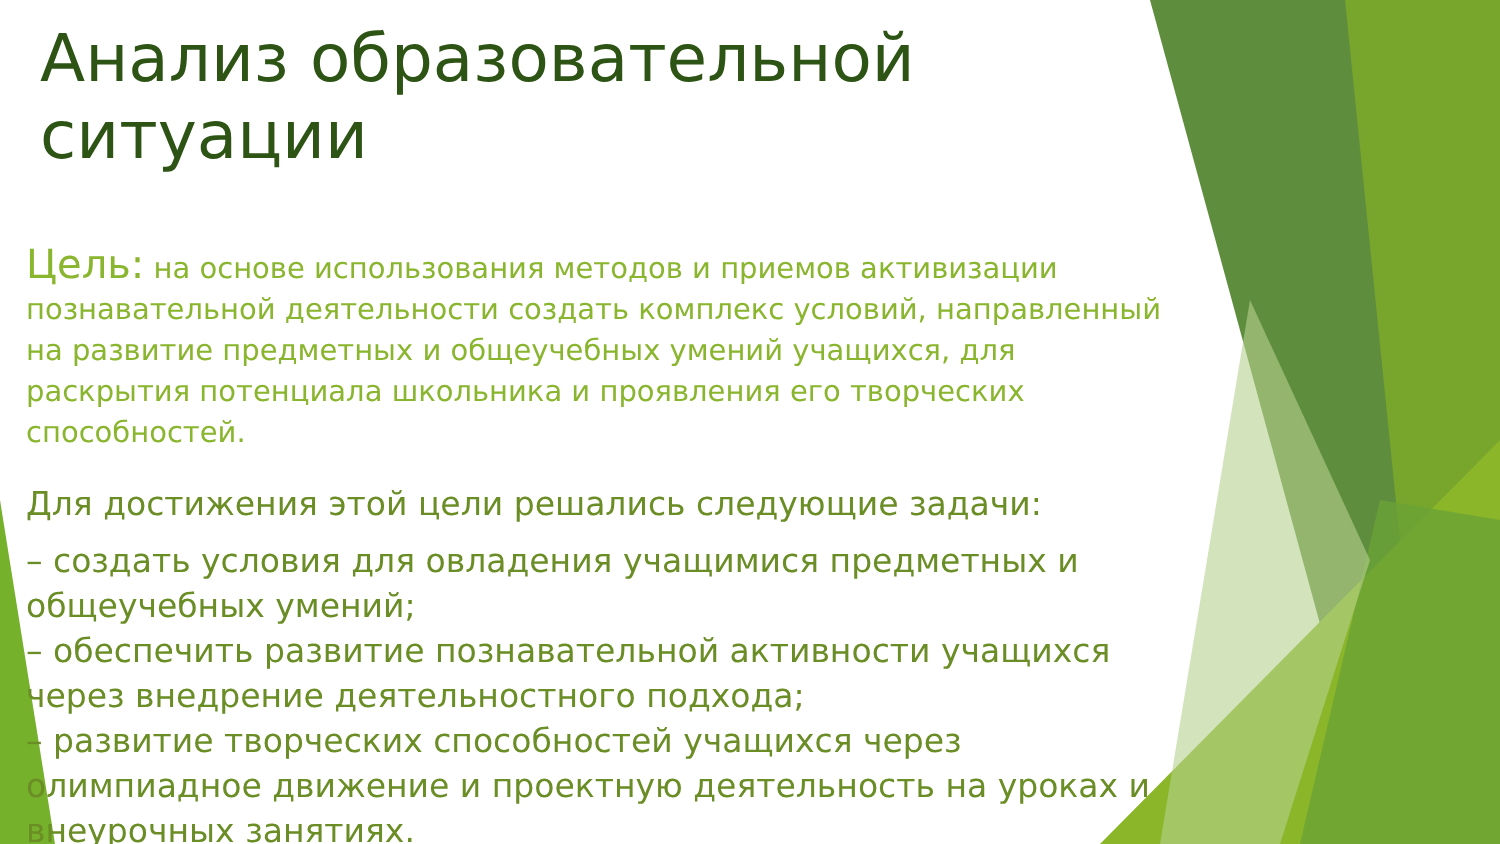Анализ образовательной ситуации
Цель: на основе использования методов и приемов активизации познавательной деятельности создать комплекс условий, направленный на развитие предметных и общеучебных умений учащихся, для раскрытия потенциала школьника и проявления его творческих способностей.
Для достижения этой цели решались следующие задачи:
– создать условия для овладения учащимися предметных и общеучебных умений;
– обеспечить развитие познавательной активности учащихся через внедрение деятельностного подхода;
– развитие творческих способностей учащихся через олимпиадное движение и проектную деятельность на уроках и внеурочных занятиях.